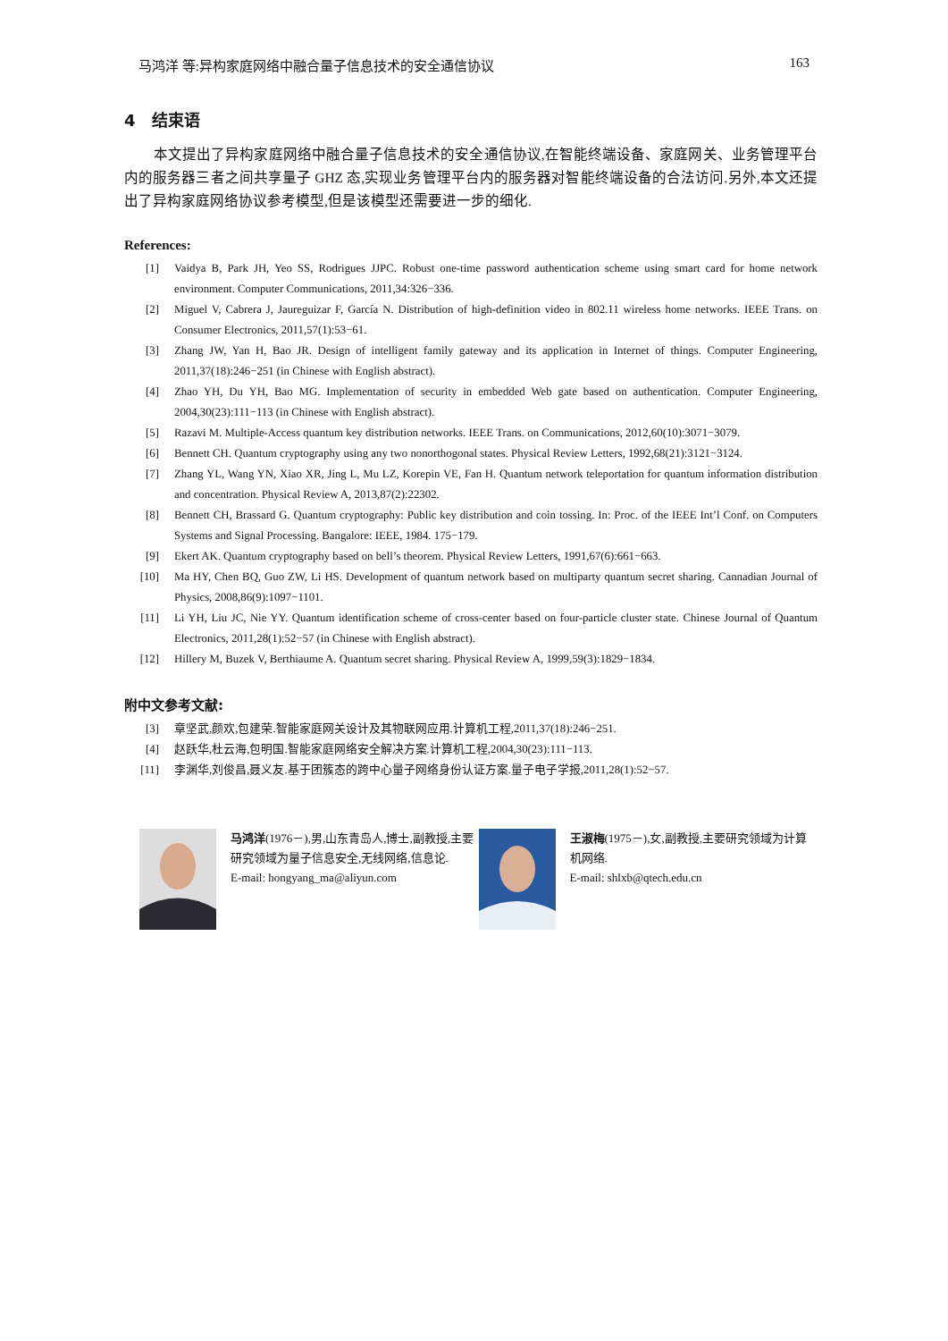马鸿洋 等:异构家庭网络中融合量子信息技术的安全通信协议 163
4 结束语
本文提出了异构家庭网络中融合量子信息技术的安全通信协议,在智能终端设备、家庭网关、业务管理平台内的服务器三者之间共享量子 GHZ 态,实现业务管理平台内的服务器对智能终端设备的合法访问.另外,本文还提出了异构家庭网络协议参考模型,但是该模型还需要进一步的细化.
References:
[1] Vaidya B, Park JH, Yeo SS, Rodrigues JJPC. Robust one-time password authentication scheme using smart card for home network environment. Computer Communications, 2011,34:326−336.
[2] Miguel V, Cabrera J, Jaureguizar F, García N. Distribution of high-definition video in 802.11 wireless home networks. IEEE Trans. on Consumer Electronics, 2011,57(1):53−61.
[3] Zhang JW, Yan H, Bao JR. Design of intelligent family gateway and its application in Internet of things. Computer Engineering, 2011,37(18):246−251 (in Chinese with English abstract).
[4] Zhao YH, Du YH, Bao MG. Implementation of security in embedded Web gate based on authentication. Computer Engineering, 2004,30(23):111−113 (in Chinese with English abstract).
[5] Razavi M. Multiple-Access quantum key distribution networks. IEEE Trans. on Communications, 2012,60(10):3071−3079.
[6] Bennett CH. Quantum cryptography using any two nonorthogonal states. Physical Review Letters, 1992,68(21):3121−3124.
[7] Zhang YL, Wang YN, Xiao XR, Jing L, Mu LZ, Korepin VE, Fan H. Quantum network teleportation for quantum information distribution and concentration. Physical Review A, 2013,87(2):22302.
[8] Bennett CH, Brassard G. Quantum cryptography: Public key distribution and coin tossing. In: Proc. of the IEEE Int’l Conf. on Computers Systems and Signal Processing. Bangalore: IEEE, 1984. 175−179.
[9] Ekert AK. Quantum cryptography based on bell’s theorem. Physical Review Letters, 1991,67(6):661−663.
[10] Ma HY, Chen BQ, Guo ZW, Li HS. Development of quantum network based on multiparty quantum secret sharing. Cannadian Journal of Physics, 2008,86(9):1097−1101.
[11] Li YH, Liu JC, Nie YY. Quantum identification scheme of cross-center based on four-particle cluster state. Chinese Journal of Quantum Electronics, 2011,28(1):52−57 (in Chinese with English abstract).
[12] Hillery M, Buzek V, Berthiaume A. Quantum secret sharing. Physical Review A, 1999,59(3):1829−1834.
附中文参考文献:
[3] 章坚武,颜欢,包建荣.智能家庭网关设计及其物联网应用.计算机工程,2011,37(18):246−251.
[4] 赵跃华,杜云海,包明国.智能家庭网络安全解决方案.计算机工程,2004,30(23):111−113.
[11] 李渊华,刘俊昌,聂义友.基于团簇态的跨中心量子网络身份认证方案.量子电子学报,2011,28(1):52−57.
马鸿洋(1976－),男,山东青岛人,博士,副教授,主要研究领域为量子信息安全,无线网络,信息论.
E-mail: hongyang_ma@aliyun.com
王淑梅(1975－),女,副教授,主要研究领域为计算机网络.
E-mail: shlxb@qtech.edu.cn